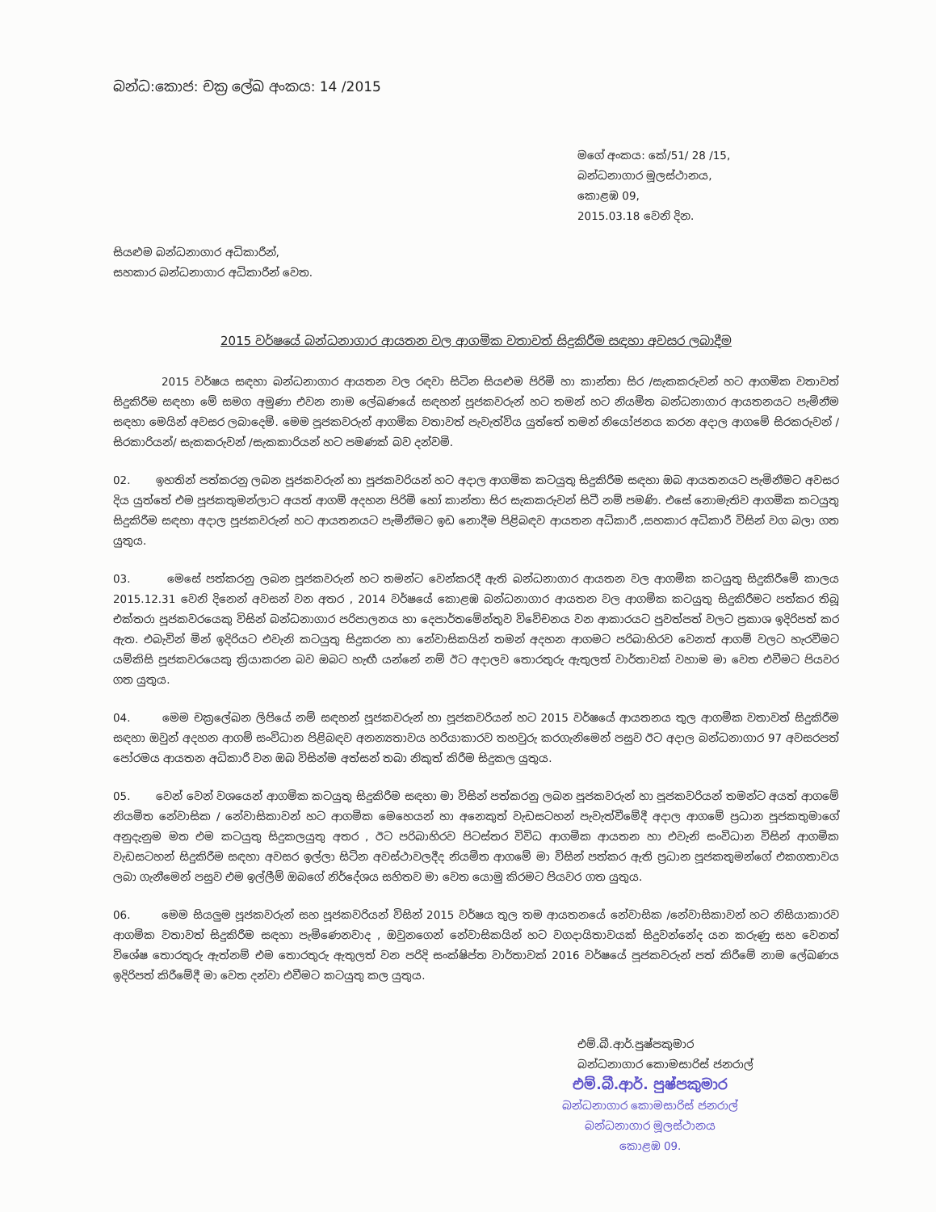බන්ධ:කොජ: චක්‍ර ලේඛ අංකය: 14 /2015
මගේ අංකය: කේ/51/ 28 /15,
බන්ධනාගාර මූලස්ථානය,
කොළඹ 09,
2015.03.18 වෙනි දින.
සියළුම බන්ධනාගාර අධිකාරීන්,
සහකාර බන්ධනාගාර අධිකාරීන් වෙත.
2015 වර්ෂයේ බන්ධනාගාර ආයතන වල ආගමික වතාවත් සිදුකිරීම සඳහා අවසර ලබාදීම
2015 වර්ෂය සඳහා බන්ධනාගාර ආයතන වල රඳවා සිටින සියළුම පිරිමි හා කාන්තා සිර /සැකකරුවන් හට ආගමික වතාවත් සිදුකිරීම සඳහා මේ සමග අමුණා එවන නාම ලේඛණයේ සඳහන් පූජකවරුන් හට තමන් හට නියමිත බන්ධනාගාර ආයතනයට පැමිනීම සඳහා මෙයින් අවසර ලබාදෙමි. මෙම පූජකවරුන් ආගමික වතාවත් පැවැත්විය යුත්තේ තමන් නියෝජනය කරන අදාල ආගමේ සිරකරුවන් /සිරකාරියන්/ සැකකරුවන් /සැකකාරියන් හට පමණක් බව දන්වමි.
02. ඉහතින් පත්කරනු ලබන පූජකවරුන් හා පූජකවරියන් හට අදාල ආගමික කටයුතු සිදුකිරීම සඳහා ඔබ ආයතනයට පැමිනීමට අවසර දිය යුත්තේ එම පූජකතුමන්ලාට අයත් ආගම් අදහන පිරිමි හෝ කාන්තා සිර සැකකරුවන් සිටී නම් පමණි. එසේ නොමැතිව ආගමික කටයුතු සිදුකිරීම සඳහා අදාල පූජකවරුන් හට ආයතනයට පැමිනීමට ඉඩ නොදීම පිළිබඳව ආයතන අධිකාරී ,සහකාර අධිකාරී විසින් වග බලා ගත යුතුය.
03. මෙසේ පත්කරනු ලබන පූජකවරුන් හට තමන්ට වෙන්කරදී ඇති බන්ධනාගාර ආයතන වල ආගමික කටයුතු සිදුකිරීමේ කාලය 2015.12.31 වෙනි දිනෙන් අවසන් වන අතර , 2014 වර්ෂයේ කොළඹ බන්ධනාගාර ආයතන වල ආගමික කටයුතු සිදුකිරීමට පත්කර තිබූ එක්තරා පූජකවරයෙකු විසින් බන්ධනාගාර පරිපාලනය හා දෙපාර්තමේන්තුව විවේචනය වන ආකාරයට පුවත්පත් වලට ප්‍රකාශ ඉදිරිපත් කර ඇත. එබැවින් මින් ඉදිරියට එවැනි කටයුතු සිදුකරන හා නේවාසිකයින් තමන් අදහන ආගමට පරිබාහිරව වෙනත් ආගම් වලට හැරවීමට යම්කිසි පූජකවරයෙකු ක්‍රියාකරන බව ඔබට හැඟී යන්නේ නම් ඊට අදාලව තොරතුරු ඇතුලත් වාර්තාවක් වහාම මා වෙත එවීමට පියවර ගත යුතුය.
04. මෙම චක්‍රලේඛන ලිපියේ නම් සඳහන් පූජකවරුන් හා පූජකවරියන් හට 2015 වර්ෂයේ ආයතනය තුල ආගමික වතාවත් සිදුකිරීම සඳහා ඔවුන් අදහන ආගම් සංවිධාන පිළිබඳව අනන්‍යතාවය හරියාකාරව තහවුරු කරගැනිමෙන් පසුව ඊට අදාල බන්ධනාගාර 97 අවසරපත් පෝරමය ආයතන අධිකාරී වන ඔබ විසින්ම අත්සන් තබා නිකුත් කිරීම සිදුකල යුතුය.
05. වෙන් වෙන් වශයෙන් ආගමික කටයුතු සිදුකිරීම සඳහා මා විසින් පත්කරනු ලබන පූජකවරුන් හා පූජකවරියන් තමන්ට අයත් ආගමේ නියමිත නේවාසික / නේවාසිකාවන් හට ආගමික මෙහෙයන් හා අනෙකුත් වැඩසටහන් පැවැත්වීමේදී අදාල ආගමේ ප්‍රධාන පූජකතුමාගේ අනුදැනුම මත එම කටයුතු සිදුකලයුතු අතර , ඊට පරිබාහිරව පිටස්තර විවිධ ආගමික ආයතන හා එවැනි සංවිධාන විසින් ආගමික වැඩසටහන් සිදුකිරීම සඳහා අවසර ඉල්ලා සිටින අවස්ථාවලදීද නියමිත ආගමේ මා විසින් පත්කර ඇති ප්‍රධාන පූජකතුමන්ගේ එකගතාවය ලබා ගැනීමෙන් පසුව එම ඉල්ලීම් ඔබගේ නිර්දේශය සහිතව මා වෙත යොමු කිරමට පියවර ගත යුතුය.
06. මෙම සියලුම පූජකවරුන් සහ පූජකවරියන් විසින් 2015 වර්ෂය තුල තම ආයතනයේ නේවාසික /නේවාසිකාවන් හට නිසියාකාරව ආගමික වතාවත් සිදුකිරීම සඳහා පැමිණෙනවාද , ඔවුනගෙන් නේවාසිකයින් හට වගදායිතාවයක් සිදුවන්නේද යන කරුණු සහ වෙනත් විශේෂ තොරතුරු ඇත්නම් එම තොරතුරු ඇතුලත් වන පරිදි සංක්ෂිප්ත වාර්තාවක් 2016 වර්ෂයේ පූජකවරුන් පත් කිරීමේ නාම ලේඛණය ඉදිරිපත් කිරීමේදී මා වෙත දන්වා එවීමට කටයුතු කල යුතුය.
එම්.බී.ආර්.පුෂ්පකුමාර
බන්ධනාගාර කොමසාරිස් ජනරාල්
එම්.බී.ආර්. පුෂ්පකුමාර
බන්ධනාගාර කොමසාරිස් ජනරාල්
බන්ධනාගාර මූලස්ථානය
කොළඹ 09.